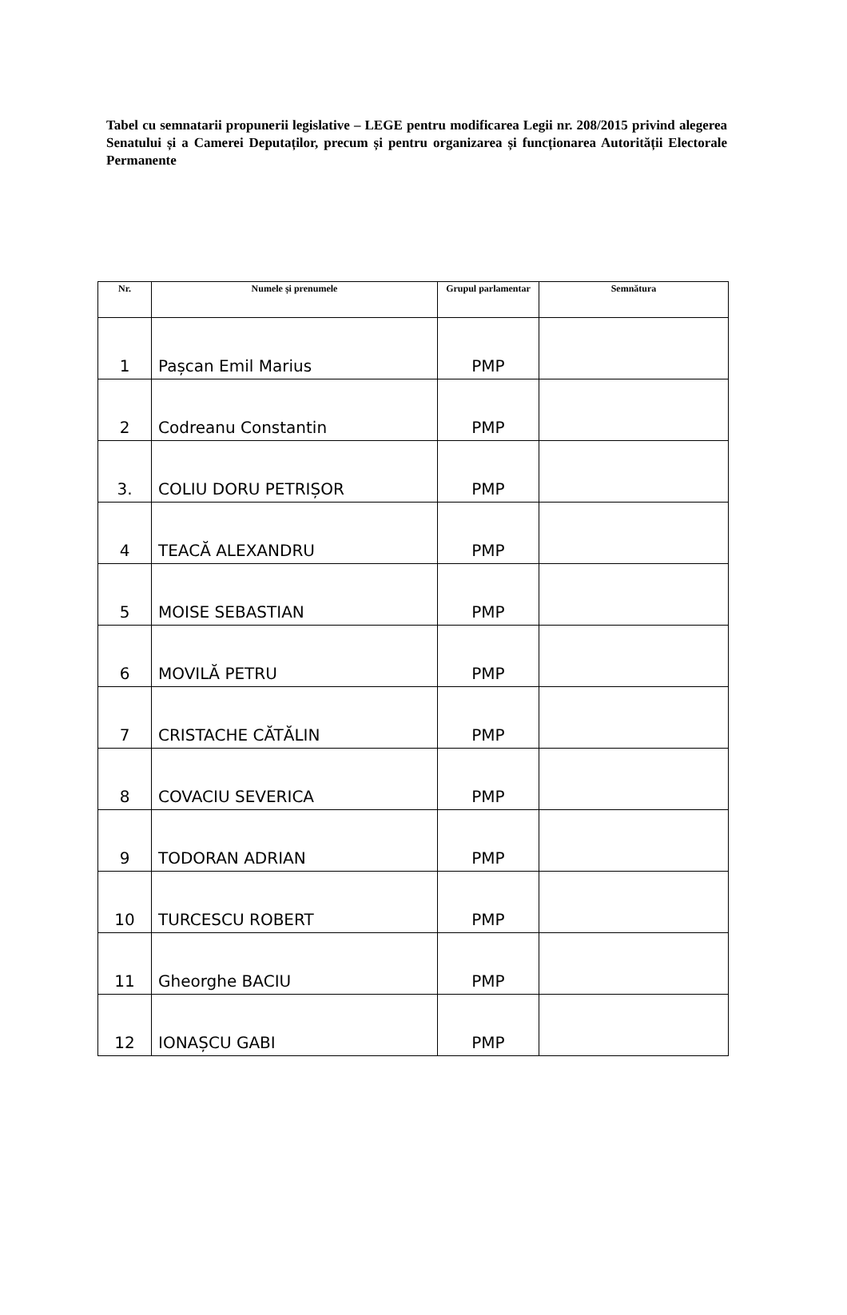Tabel cu semnatarii propunerii legislative – LEGE pentru modificarea Legii nr. 208/2015 privind alegerea Senatului și a Camerei Deputaților, precum și pentru organizarea și funcționarea Autorității Electorale Permanente
| Nr. | Numele și prenumele | Grupul parlamentar | Semnătura |
| --- | --- | --- | --- |
| 1 | Pașcan Emil Marius | PMP | |
| 2 | Codreanu Constantin | PMP | |
| 3. | COLIU DORU PETRIȘOR | PMP | |
| 4 | TEACĂ ALEXANDRU | PMP | |
| 5 | MOISE SEBASTIAN | PMP | |
| 6 | MOVILĂ PETRU | PMP | |
| 7 | CRISTACHE CĂTĂLIN | PMP | |
| 8 | COVACIU SEVERICA | PMP | |
| 9 | TODORAN ADRIAN | PMP | |
| 10 | TURCESCU ROBERT | PMP | |
| 11 | Gheorghe BACIU | PMP | |
| 12 | IONAȘCU GABI | PMP | |